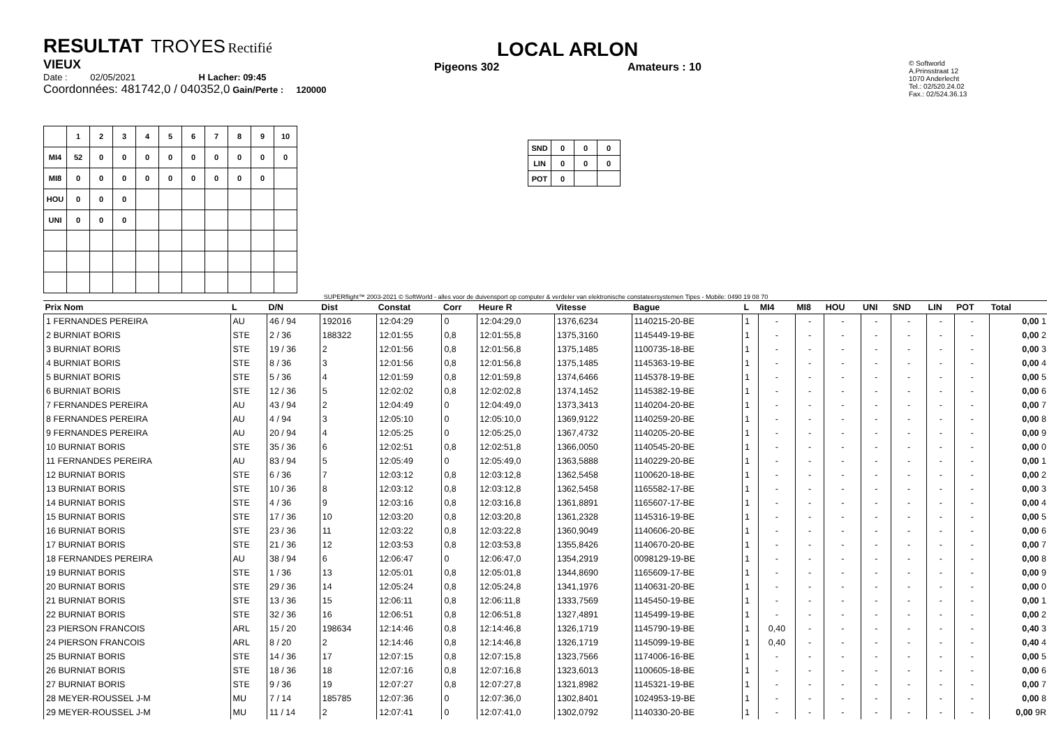RESULTAT TROYES Rectifié
VIEUX
Date : 02/05/2021 H Lacher: 09:45
Coordonnées: 481742,0 / 040352,0 Gain/Perte : 120000
LOCAL ARLON
Pigeons 302 Amateurs : 10
© Softworld
A.Prinsstraat 12
1070 Anderlecht
Tel.: 02/520.24.02
Fax.: 02/524.36.13
| | 1 | 2 | 3 | 4 | 5 | 6 | 7 | 8 | 9 | 10 |
| --- | --- | --- | --- | --- | --- | --- | --- | --- | --- | --- |
| MI4 | 52 | 0 | 0 | 0 | 0 | 0 | 0 | 0 | 0 | 0 |
| MI8 | 0 | 0 | 0 | 0 | 0 | 0 | 0 | 0 | 0 | |
| HOU | 0 | 0 | 0 | | | | | | | |
| UNI | 0 | 0 | 0 | | | | | | | |
| SND | 0 | 0 | 0 |
| LIN | 0 | 0 | 0 |
| POT | 0 | | |
SUPERflight™ 2003-2021 © SoftWorld - alles voor de duivensport op computer & verdeler van elektronische constateersystemen Tipes - Mobile: 0490 19 08 70
| Prix Nom | L | D/N | Dist | Constat | Corr | Heure R | Vitesse | Bague | L | MI4 | MI8 | HOU | UNI | SND | LIN | POT | Total |
| --- | --- | --- | --- | --- | --- | --- | --- | --- | --- | --- | --- | --- | --- | --- | --- | --- | --- |
| 1 FERNANDES PEREIRA | AU | 46 / 94 | 192016 | 12:04:29 | 0 | 12:04:29,0 | 1376,6234 | 1140215-20-BE | 1 | - | - | - | - | - | - | - | 0,00 1 |
| 2 BURNIAT BORIS | STE | 2 / 36 | 188322 | 12:01:55 | 0,8 | 12:01:55,8 | 1375,3160 | 1145449-19-BE | 1 | - | - | - | - | - | - | - | 0,00 2 |
| 3 BURNIAT BORIS | STE | 19 / 36 | 2 | 12:01:56 | 0,8 | 12:01:56,8 | 1375,1485 | 1100735-18-BE | 1 | - | - | - | - | - | - | - | 0,00 3 |
| 4 BURNIAT BORIS | STE | 8 / 36 | 3 | 12:01:56 | 0,8 | 12:01:56,8 | 1375,1485 | 1145363-19-BE | 1 | - | - | - | - | - | - | - | 0,00 4 |
| 5 BURNIAT BORIS | STE | 5 / 36 | 4 | 12:01:59 | 0,8 | 12:01:59,8 | 1374,6466 | 1145378-19-BE | 1 | - | - | - | - | - | - | - | 0,00 5 |
| 6 BURNIAT BORIS | STE | 12 / 36 | 5 | 12:02:02 | 0,8 | 12:02:02,8 | 1374,1452 | 1145382-19-BE | 1 | - | - | - | - | - | - | - | 0,00 6 |
| 7 FERNANDES PEREIRA | AU | 43 / 94 | 2 | 12:04:49 | 0 | 12:04:49,0 | 1373,3413 | 1140204-20-BE | 1 | - | - | - | - | - | - | - | 0,00 7 |
| 8 FERNANDES PEREIRA | AU | 4 / 94 | 3 | 12:05:10 | 0 | 12:05:10,0 | 1369,9122 | 1140259-20-BE | 1 | - | - | - | - | - | - | - | 0,00 8 |
| 9 FERNANDES PEREIRA | AU | 20 / 94 | 4 | 12:05:25 | 0 | 12:05:25,0 | 1367,4732 | 1140205-20-BE | 1 | - | - | - | - | - | - | - | 0,00 9 |
| 10 BURNIAT BORIS | STE | 35 / 36 | 6 | 12:02:51 | 0,8 | 12:02:51,8 | 1366,0050 | 1140545-20-BE | 1 | - | - | - | - | - | - | - | 0,00 0 |
| 11 FERNANDES PEREIRA | AU | 83 / 94 | 5 | 12:05:49 | 0 | 12:05:49,0 | 1363,5888 | 1140229-20-BE | 1 | - | - | - | - | - | - | - | 0,00 1 |
| 12 BURNIAT BORIS | STE | 6 / 36 | 7 | 12:03:12 | 0,8 | 12:03:12,8 | 1362,5458 | 1100620-18-BE | 1 | - | - | - | - | - | - | - | 0,00 2 |
| 13 BURNIAT BORIS | STE | 10 / 36 | 8 | 12:03:12 | 0,8 | 12:03:12,8 | 1362,5458 | 1165582-17-BE | 1 | - | - | - | - | - | - | - | 0,00 3 |
| 14 BURNIAT BORIS | STE | 4 / 36 | 9 | 12:03:16 | 0,8 | 12:03:16,8 | 1361,8891 | 1165607-17-BE | 1 | - | - | - | - | - | - | - | 0,00 4 |
| 15 BURNIAT BORIS | STE | 17 / 36 | 10 | 12:03:20 | 0,8 | 12:03:20,8 | 1361,2328 | 1145316-19-BE | 1 | - | - | - | - | - | - | - | 0,00 5 |
| 16 BURNIAT BORIS | STE | 23 / 36 | 11 | 12:03:22 | 0,8 | 12:03:22,8 | 1360,9049 | 1140606-20-BE | 1 | - | - | - | - | - | - | - | 0,00 6 |
| 17 BURNIAT BORIS | STE | 21 / 36 | 12 | 12:03:53 | 0,8 | 12:03:53,8 | 1355,8426 | 1140670-20-BE | 1 | - | - | - | - | - | - | - | 0,00 7 |
| 18 FERNANDES PEREIRA | AU | 38 / 94 | 6 | 12:06:47 | 0 | 12:06:47,0 | 1354,2919 | 0098129-19-BE | 1 | - | - | - | - | - | - | - | 0,00 8 |
| 19 BURNIAT BORIS | STE | 1 / 36 | 13 | 12:05:01 | 0,8 | 12:05:01,8 | 1344,8690 | 1165609-17-BE | 1 | - | - | - | - | - | - | - | 0,00 9 |
| 20 BURNIAT BORIS | STE | 29 / 36 | 14 | 12:05:24 | 0,8 | 12:05:24,8 | 1341,1976 | 1140631-20-BE | 1 | - | - | - | - | - | - | - | 0,00 0 |
| 21 BURNIAT BORIS | STE | 13 / 36 | 15 | 12:06:11 | 0,8 | 12:06:11,8 | 1333,7569 | 1145450-19-BE | 1 | - | - | - | - | - | - | - | 0,00 1 |
| 22 BURNIAT BORIS | STE | 32 / 36 | 16 | 12:06:51 | 0,8 | 12:06:51,8 | 1327,4891 | 1145499-19-BE | 1 | - | - | - | - | - | - | - | 0,00 2 |
| 23 PIERSON FRANCOIS | ARL | 15 / 20 | 198634 | 12:14:46 | 0,8 | 12:14:46,8 | 1326,1719 | 1145790-19-BE | 1 | 0,40 | - | - | - | - | - | - | 0,40 3 |
| 24 PIERSON FRANCOIS | ARL | 8 / 20 | 2 | 12:14:46 | 0,8 | 12:14:46,8 | 1326,1719 | 1145099-19-BE | 1 | 0,40 | - | - | - | - | - | - | 0,40 4 |
| 25 BURNIAT BORIS | STE | 14 / 36 | 17 | 12:07:15 | 0,8 | 12:07:15,8 | 1323,7566 | 1174006-16-BE | 1 | - | - | - | - | - | - | - | 0,00 5 |
| 26 BURNIAT BORIS | STE | 18 / 36 | 18 | 12:07:16 | 0,8 | 12:07:16,8 | 1323,6013 | 1100605-18-BE | 1 | - | - | - | - | - | - | - | 0,00 6 |
| 27 BURNIAT BORIS | STE | 9 / 36 | 19 | 12:07:27 | 0,8 | 12:07:27,8 | 1321,8982 | 1145321-19-BE | 1 | - | - | - | - | - | - | - | 0,00 7 |
| 28 MEYER-ROUSSEL J-M | MU | 7 / 14 | 185785 | 12:07:36 | 0 | 12:07:36,0 | 1302,8401 | 1024953-19-BE | 1 | - | - | - | - | - | - | - | 0,00 8 |
| 29 MEYER-ROUSSEL J-M | MU | 11 / 14 | 2 | 12:07:41 | 0 | 12:07:41,0 | 1302,0792 | 1140330-20-BE | 1 | - | - | - | - | - | - | - | 0,00 9R |